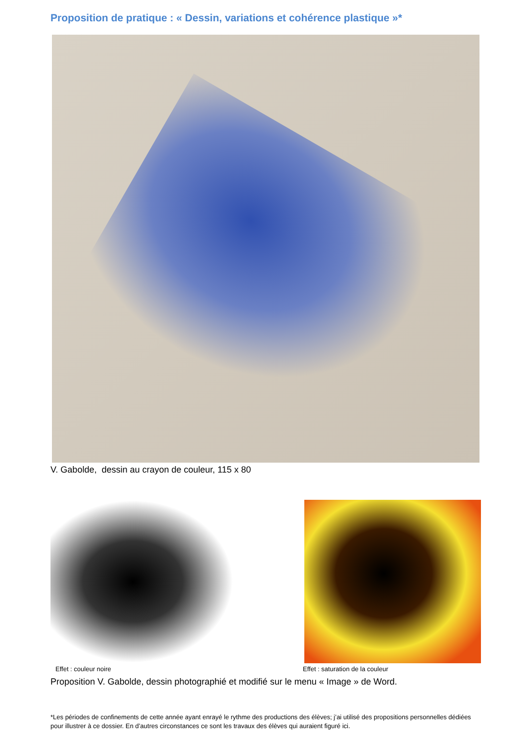Proposition de pratique : « Dessin, variations et cohérence plastique »*
V. Gabolde, dessin au crayon de couleur, 115 x 80
Effet : couleur noire Effet : saturation de la couleur
Proposition V. Gabolde, dessin photographié et modifié sur le menu « Image » de Word.
*Les périodes de confinements de cette année ayant enrayé le rythme des productions des élèves; j’ai utilisé des propositions personnelles dédiées pour illustrer à ce dossier. En d’autres circonstances ce sont les travaux des élèves qui auraient figuré ici.